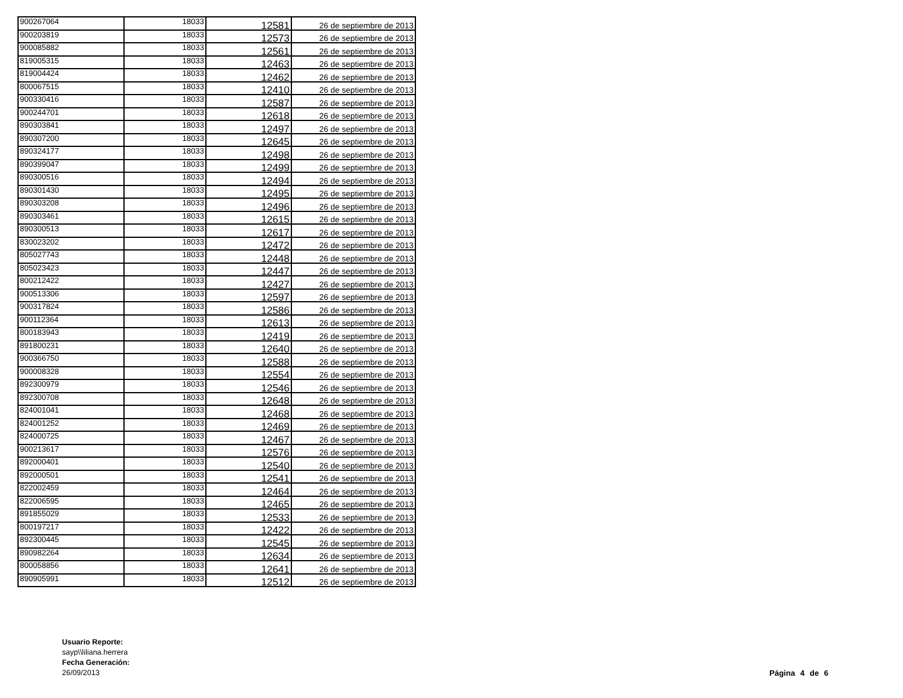| 900267064 | 18033 | 12581 | 26 de septiembre de 2013 |
| 900203819 | 18033 | 12573 | 26 de septiembre de 2013 |
| 900085882 | 18033 | 12561 | 26 de septiembre de 2013 |
| 819005315 | 18033 | 12463 | 26 de septiembre de 2013 |
| 819004424 | 18033 | 12462 | 26 de septiembre de 2013 |
| 800067515 | 18033 | 12410 | 26 de septiembre de 2013 |
| 900330416 | 18033 | 12587 | 26 de septiembre de 2013 |
| 900244701 | 18033 | 12618 | 26 de septiembre de 2013 |
| 890303841 | 18033 | 12497 | 26 de septiembre de 2013 |
| 890307200 | 18033 | 12645 | 26 de septiembre de 2013 |
| 890324177 | 18033 | 12498 | 26 de septiembre de 2013 |
| 890399047 | 18033 | 12499 | 26 de septiembre de 2013 |
| 890300516 | 18033 | 12494 | 26 de septiembre de 2013 |
| 890301430 | 18033 | 12495 | 26 de septiembre de 2013 |
| 890303208 | 18033 | 12496 | 26 de septiembre de 2013 |
| 890303461 | 18033 | 12615 | 26 de septiembre de 2013 |
| 890300513 | 18033 | 12617 | 26 de septiembre de 2013 |
| 830023202 | 18033 | 12472 | 26 de septiembre de 2013 |
| 805027743 | 18033 | 12448 | 26 de septiembre de 2013 |
| 805023423 | 18033 | 12447 | 26 de septiembre de 2013 |
| 800212422 | 18033 | 12427 | 26 de septiembre de 2013 |
| 900513306 | 18033 | 12597 | 26 de septiembre de 2013 |
| 900317824 | 18033 | 12586 | 26 de septiembre de 2013 |
| 900112364 | 18033 | 12613 | 26 de septiembre de 2013 |
| 800183943 | 18033 | 12419 | 26 de septiembre de 2013 |
| 891800231 | 18033 | 12640 | 26 de septiembre de 2013 |
| 900366750 | 18033 | 12588 | 26 de septiembre de 2013 |
| 900008328 | 18033 | 12554 | 26 de septiembre de 2013 |
| 892300979 | 18033 | 12546 | 26 de septiembre de 2013 |
| 892300708 | 18033 | 12648 | 26 de septiembre de 2013 |
| 824001041 | 18033 | 12468 | 26 de septiembre de 2013 |
| 824001252 | 18033 | 12469 | 26 de septiembre de 2013 |
| 824000725 | 18033 | 12467 | 26 de septiembre de 2013 |
| 900213617 | 18033 | 12576 | 26 de septiembre de 2013 |
| 892000401 | 18033 | 12540 | 26 de septiembre de 2013 |
| 892000501 | 18033 | 12541 | 26 de septiembre de 2013 |
| 822002459 | 18033 | 12464 | 26 de septiembre de 2013 |
| 822006595 | 18033 | 12465 | 26 de septiembre de 2013 |
| 891855029 | 18033 | 12533 | 26 de septiembre de 2013 |
| 800197217 | 18033 | 12422 | 26 de septiembre de 2013 |
| 892300445 | 18033 | 12545 | 26 de septiembre de 2013 |
| 890982264 | 18033 | 12634 | 26 de septiembre de 2013 |
| 800058856 | 18033 | 12641 | 26 de septiembre de 2013 |
| 890905991 | 18033 | 12512 | 26 de septiembre de 2013 |
Usuario Reporte:
sayp\\liliana.herrera
Fecha Generación:
26/09/2013
Página 4 de 6